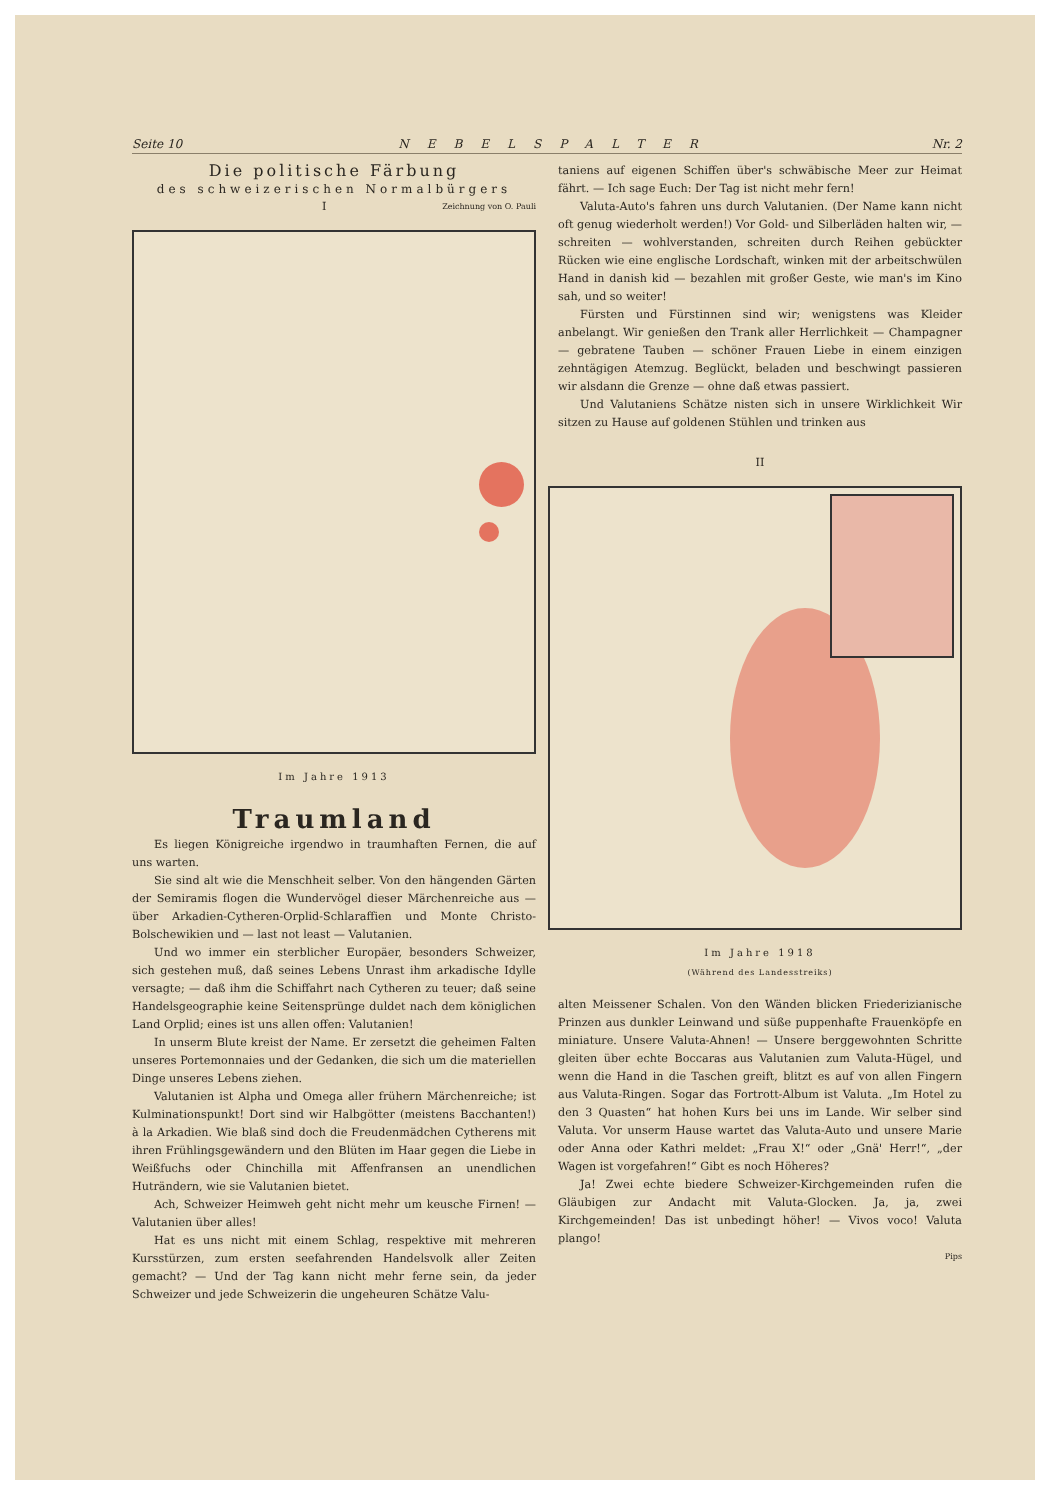Seite 10 NEBELSPALTER Nr. 2
Die politische Färbung
des schweizerischen Normalbürgers
I Zeichnung von O. Pauli
Im Jahre 1913
Traumland
Es liegen Königreiche irgendwo in traumhaften Fernen, die auf uns warten.
Sie sind alt wie die Menschheit selber. Von den hängenden Gärten der Semiramis flogen die Wundervögel dieser Märchenreiche aus — über Arkadien-Cytheren-Orplid-Schlaraffien und Monte Christo-Bolschewikien und — last not least — Valutanien.
Und wo immer ein sterblicher Europäer, besonders Schweizer, sich gestehen muß, daß seines Lebens Unrast ihm arkadische Idylle versagte; — daß ihm die Schiffahrt nach Cytheren zu teuer; daß seine Handelsgeographie keine Seitensprünge duldet nach dem königlichen Land Orplid; eines ist uns allen offen: Valutanien!
In unserm Blute kreist der Name. Er zersetzt die geheimen Falten unseres Portemonnaies und der Gedanken, die sich um die materiellen Dinge unseres Lebens ziehen.
Valutanien ist Alpha und Omega aller frühern Märchenreiche; ist Kulminationspunkt! Dort sind wir Halbgötter (meistens Bacchanten!) à la Arkadien. Wie blaß sind doch die Freudenmädchen Cytherens mit ihren Frühlingsgewändern und den Blüten im Haar gegen die Liebe in Weißfuchs oder Chinchilla mit Affenfransen an unendlichen Huträndern, wie sie Valutanien bietet.
Ach, Schweizer Heimweh geht nicht mehr um keusche Firnen! — Valutanien über alles!
Hat es uns nicht mit einem Schlag, respektive mit mehreren Kursstürzen, zum ersten seefahrenden Handelsvolk aller Zeiten gemacht? — Und der Tag kann nicht mehr ferne sein, da jeder Schweizer und jede Schweizerin die ungeheuren Schätze Valu-
taniens auf eigenen Schiffen über's schwäbische Meer zur Heimat fährt. — Ich sage Euch: Der Tag ist nicht mehr fern!
Valuta-Auto's fahren uns durch Valutanien. (Der Name kann nicht oft genug wiederholt werden!) Vor Gold- und Silberläden halten wir, — schreiten — wohlverstanden, schreiten durch Reihen gebückter Rücken wie eine englische Lordschaft, winken mit der arbeitschwülen Hand in danish kid — bezahlen mit großer Geste, wie man's im Kino sah, und so weiter!
Fürsten und Fürstinnen sind wir; wenigstens was Kleider anbelangt. Wir genießen den Trank aller Herrlichkeit — Champagner — gebratene Tauben — schöner Frauen Liebe in einem einzigen zehntägigen Atemzug. Beglückt, beladen und beschwingt passieren wir alsdann die Grenze — ohne daß etwas passiert.
Und Valutaniens Schätze nisten sich in unsere Wirklichkeit Wir sitzen zu Hause auf goldenen Stühlen und trinken aus
II
Im Jahre 1918
(Während des Landesstreiks)
alten Meissener Schalen. Von den Wänden blicken Friederizianische Prinzen aus dunkler Leinwand und süße puppenhafte Frauenköpfe en miniature. Unsere Valuta-Ahnen! — Unsere berggewohnten Schritte gleiten über echte Boccaras aus Valutanien zum Valuta-Hügel, und wenn die Hand in die Taschen greift, blitzt es auf von allen Fingern aus Valuta-Ringen. Sogar das Fortrott-Album ist Valuta. „Im Hotel zu den 3 Quasten“ hat hohen Kurs bei uns im Lande. Wir selber sind Valuta. Vor unserm Hause wartet das Valuta-Auto und unsere Marie oder Anna oder Kathri meldet: „Frau X!“ oder „Gnä' Herr!“, „der Wagen ist vorgefahren!“ Gibt es noch Höheres?
Ja! Zwei echte biedere Schweizer-Kirchgemeinden rufen die Gläubigen zur Andacht mit Valuta-Glocken. Ja, ja, zwei Kirchgemeinden! Das ist unbedingt höher! — Vivos voco! Valuta plango!
Pips